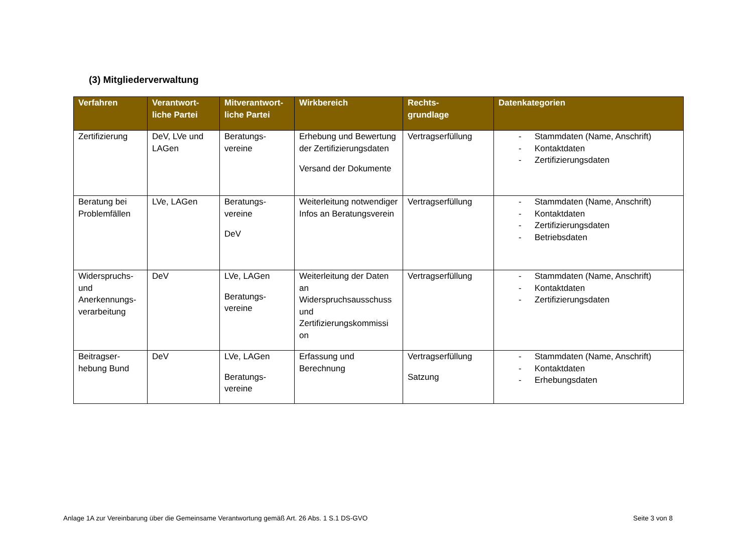(3) Mitgliederverwaltung
| Verfahren | Verantwort- liche Partei | Mitverantwort- liche Partei | Wirkbereich | Rechts- grundlage | Datenkategorien |
| --- | --- | --- | --- | --- | --- |
| Zertifizierung | DeV, LVe und LAGen | Beratungs- vereine | Erhebung und Bewertung der Zertifizierungsdaten Versand der Dokumente | Vertragserfüllung | - Stammdaten (Name, Anschrift) - Kontaktdaten - Zertifizierungsdaten |
| Beratung bei Problemfällen | LVe, LAGen | Beratungs- vereine DeV | Weiterleitung notwendiger Infos an Beratungsverein | Vertragserfüllung | - Stammdaten (Name, Anschrift) - Kontaktdaten - Zertifizierungsdaten - Betriebsdaten |
| Widerspruchs- und Anerkennungs- verarbeitung | DeV | LVe, LAGen Beratungs- vereine | Weiterleitung der Daten an Widerspruchsausschuss und Zertifizierungskommissi on | Vertragserfüllung | - Stammdaten (Name, Anschrift) - Kontaktdaten - Zertifizierungsdaten |
| Beitragser- hebung Bund | DeV | LVe, LAGen Beratungs- vereine | Erfassung und Berechnung | Vertragserfüllung Satzung | - Stammdaten (Name, Anschrift) - Kontaktdaten - Erhebungsdaten |
Anlage 1A zur Vereinbarung über die Gemeinsame Verantwortung gemäß Art. 26 Abs. 1 S.1 DS-GVO Seite 3 von 8